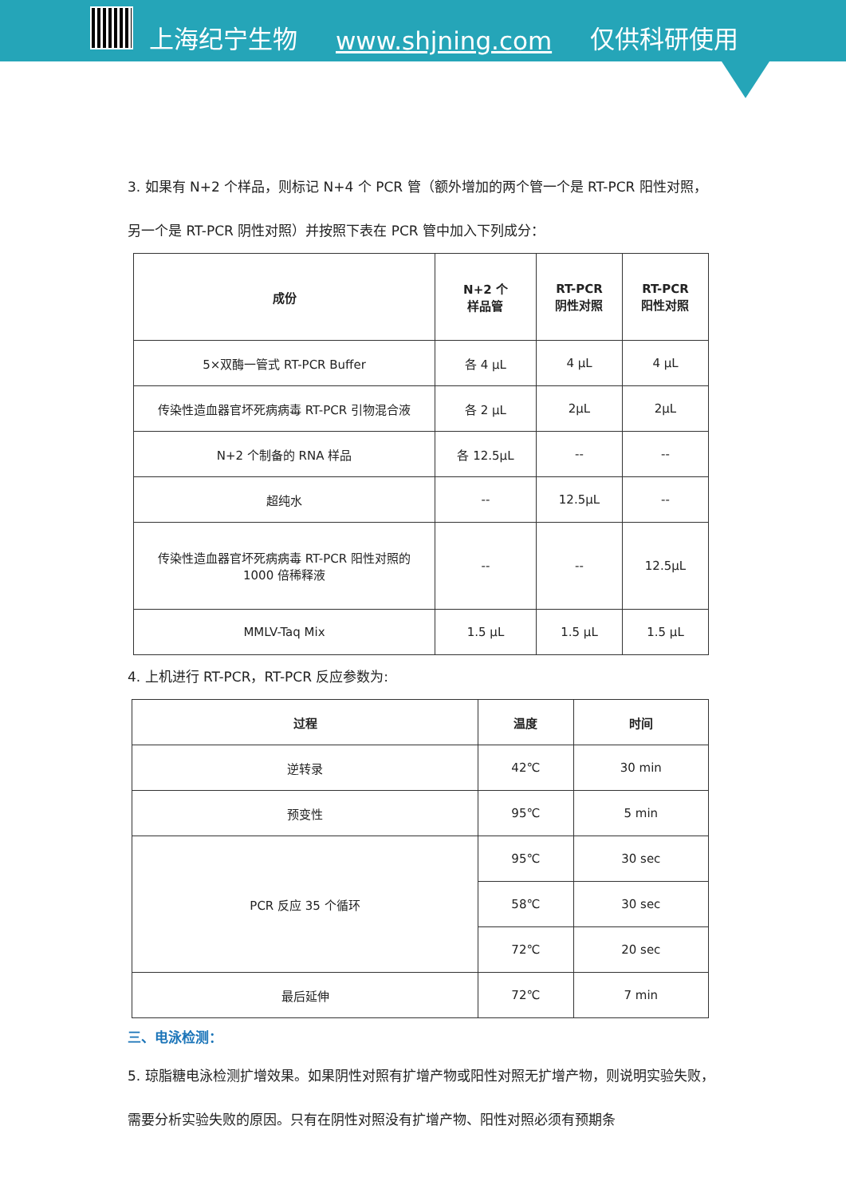上海纪宁生物 www.shjning.com 仅供科研使用
3. 如果有 N+2 个样品，则标记 N+4 个 PCR 管（额外增加的两个管一个是 RT-PCR 阳性对照，另一个是 RT-PCR 阴性对照）并按照下表在 PCR 管中加入下列成分：
| 成份 | N+2 个 样品管 | RT-PCR 阴性对照 | RT-PCR 阳性对照 |
| --- | --- | --- | --- |
| 5×双酶一管式 RT-PCR Buffer | 各 4 μL | 4 μL | 4 μL |
| 传染性造血器官坏死病病毒 RT-PCR 引物混合液 | 各 2 μL | 2μL | 2μL |
| N+2 个制备的 RNA 样品 | 各 12.5μL | -- | -- |
| 超纯水 | -- | 12.5μL | -- |
| 传染性造血器官坏死病病毒 RT-PCR 阳性对照的 1000 倍稀释液 | -- | -- | 12.5μL |
| MMLV-Taq Mix | 1.5 μL | 1.5 μL | 1.5 μL |
4. 上机进行 RT-PCR，RT-PCR 反应参数为:
| 过程 | 温度 | 时间 |
| --- | --- | --- |
| 逆转录 | 42℃ | 30 min |
| 预变性 | 95℃ | 5 min |
| PCR 反应 35 个循环 | 95℃ | 30 sec |
| | 58℃ | 30 sec |
| | 72℃ | 20 sec |
| 最后延伸 | 72℃ | 7 min |
三、电泳检测：
5. 琼脂糖电泳检测扩增效果。如果阴性对照有扩增产物或阳性对照无扩增产物，则说明实验失败，需要分析实验失败的原因。只有在阴性对照没有扩增产物、阳性对照必须有预期条